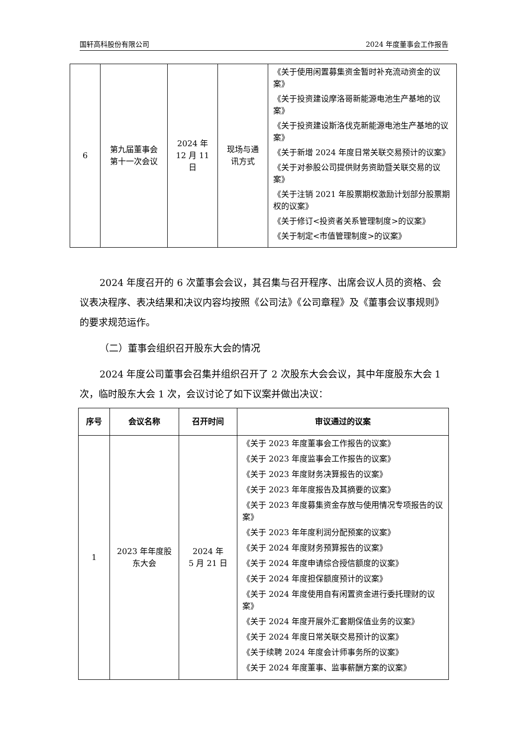国轩高科股份有限公司 2024 年度董事会工作报告
| 6 | 第九届董事会 第十一次会议 | 2024 年 12 月 11 日 | 现场与通 讯方式 | 《关于使用闲置募集资金暂时补充流动资金的议案》 《关于投资建设摩洛哥新能源电池生产基地的议案》 《关于投资建设斯洛伐克新能源电池生产基地的议案》 《关于新增 2024 年度日常关联交易预计的议案》 《关于对参股公司提供财务资助暨关联交易的议案》 《关于注销 2021 年股票期权激励计划部分股票期权的议案》 《关于修订<投资者关系管理制度>的议案》 《关于制定<市值管理制度>的议案》 |
2024 年度召开的 6 次董事会会议，其召集与召开程序、出席会议人员的资格、会议表决程序、表决结果和决议内容均按照《公司法》《公司章程》及《董事会议事规则》的要求规范运作。
（二）董事会组织召开股东大会的情况
2024 年度公司董事会召集并组织召开了 2 次股东大会会议，其中年度股东大会 1 次，临时股东大会 1 次，会议讨论了如下议案并做出决议：
| 序号 | 会议名称 | 召开时间 | 审议通过的议案 |
| --- | --- | --- | --- |
| 1 | 2023 年年度股 东大会 | 2024 年 5 月 21 日 | 《关于 2023 年度董事会工作报告的议案》 《关于 2023 年度监事会工作报告的议案》 《关于 2023 年度财务决算报告的议案》 《关于 2023 年年度报告及其摘要的议案》 《关于 2023 年度募集资金存放与使用情况专项报告的议案》 《关于 2023 年年度利润分配预案的议案》 《关于 2024 年度财务预算报告的议案》 《关于 2024 年度申请综合授信额度的议案》 《关于 2024 年度担保额度预计的议案》 《关于 2024 年度使用自有闲置资金进行委托理财的议案》 《关于 2024 年度开展外汇套期保值业务的议案》 《关于 2024 年度日常关联交易预计的议案》 《关于续聘 2024 年度会计师事务所的议案》 《关于 2024 年度董事、监事薪酬方案的议案》 |